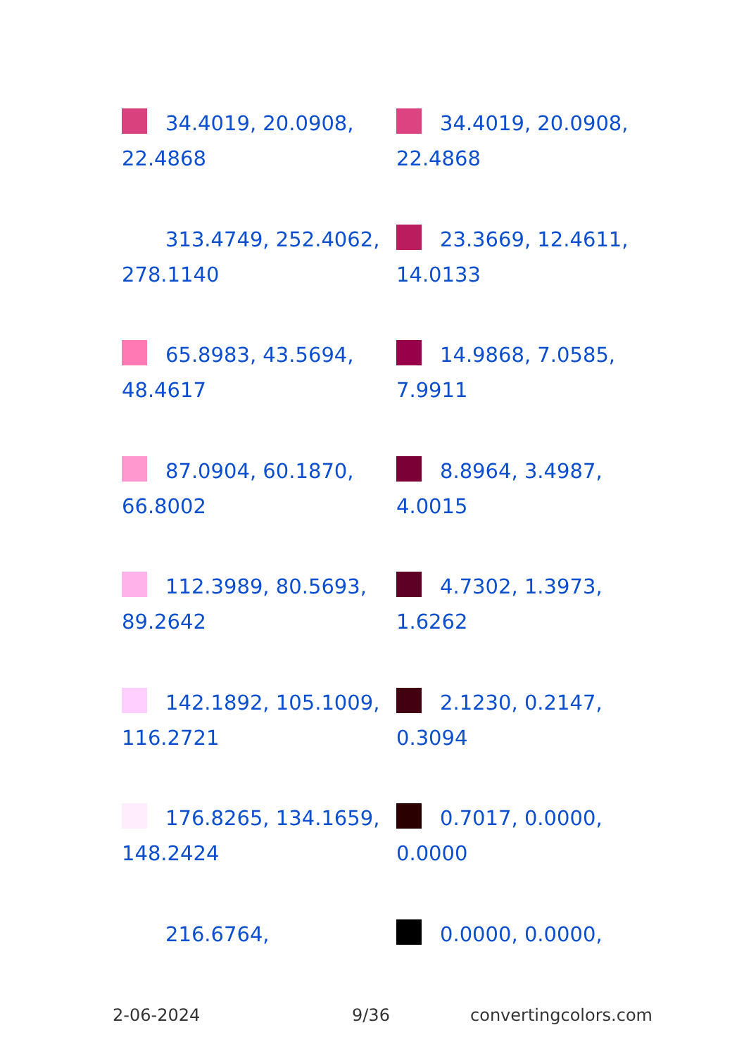34.4019, 20.0908, 22.4868
34.4019, 20.0908, 22.4868
313.4749, 252.4062, 278.1140
23.3669, 12.4611, 14.0133
65.8983, 43.5694, 48.4617
14.9868, 7.0585, 7.9911
87.0904, 60.1870, 66.8002
8.8964, 3.4987, 4.0015
112.3989, 80.5693, 89.2642
4.7302, 1.3973, 1.6262
142.1892, 105.1009, 116.2721
2.1230, 0.2147, 0.3094
176.8265, 134.1659, 148.2424
0.7017, 0.0000, 0.0000
216.6764,
0.0000, 0.0000,
2-06-2024 9/36 convertingcolors.com